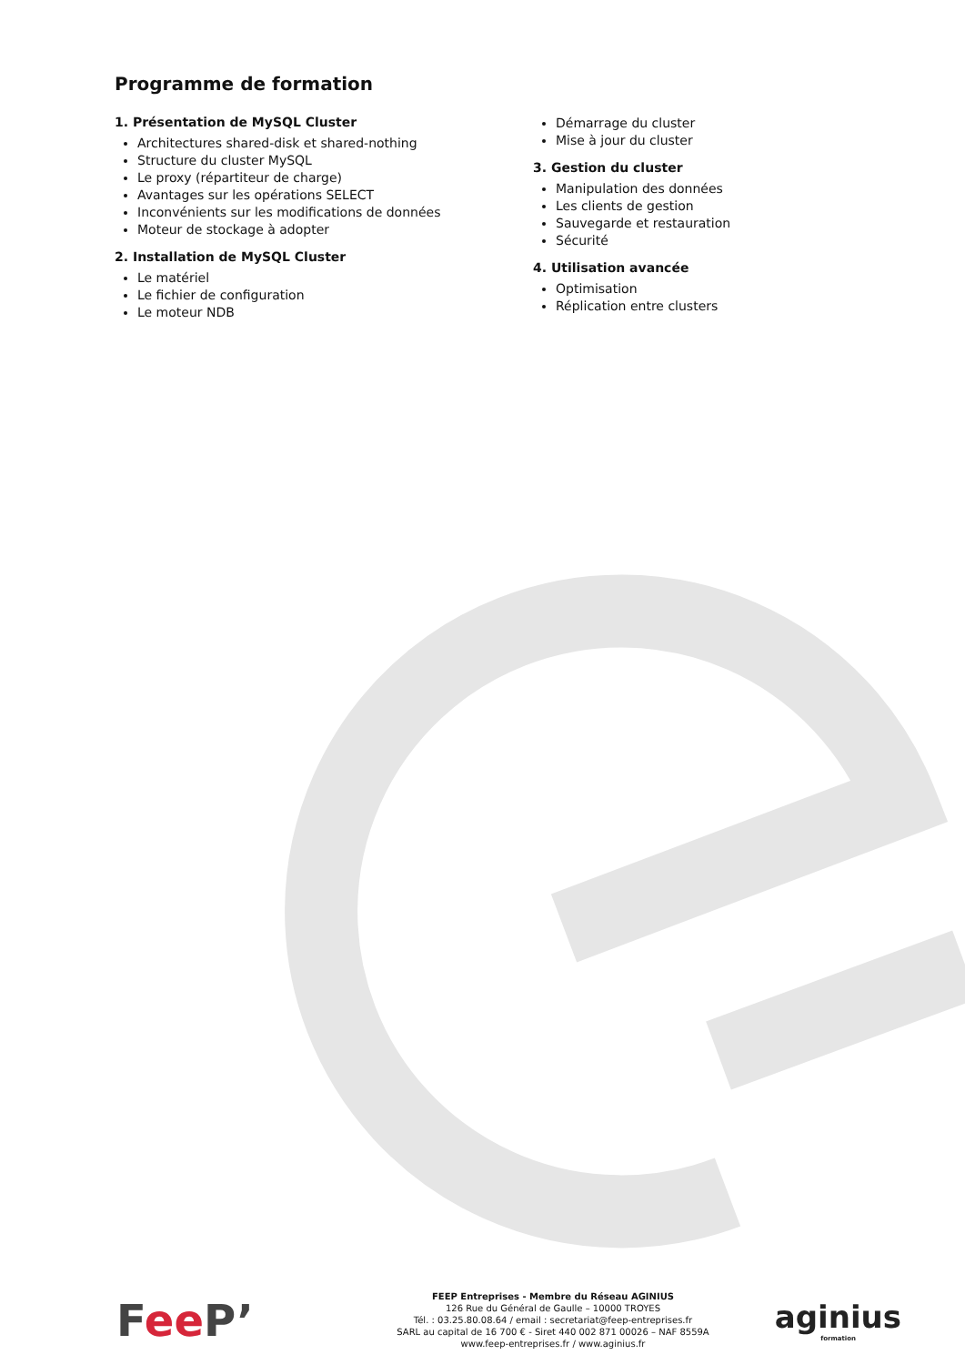Programme de formation
1. Présentation de MySQL Cluster
Architectures shared-disk et shared-nothing
Structure du cluster MySQL
Le proxy (répartiteur de charge)
Avantages sur les opérations SELECT
Inconvénients sur les modifications de données
Moteur de stockage à adopter
2. Installation de MySQL Cluster
Le matériel
Le fichier de configuration
Le moteur NDB
Démarrage du cluster
Mise à jour du cluster
3. Gestion du cluster
Manipulation des données
Les clients de gestion
Sauvegarde et restauration
Sécurité
4. Utilisation avancée
Optimisation
Réplication entre clusters
Fee P’
FEEP Entreprises - Membre du Réseau AGINIUS
126 Rue du Général de Gaulle – 10000 TROYES
Tél. : 03.25.80.08.64 / email : secretariat@feep-entreprises.fr
SARL au capital de 16 700 € - Siret 440 002 871 00026 – NAF 8559A
www.feep-entreprises.fr / www.aginius.fr
aginius
formation